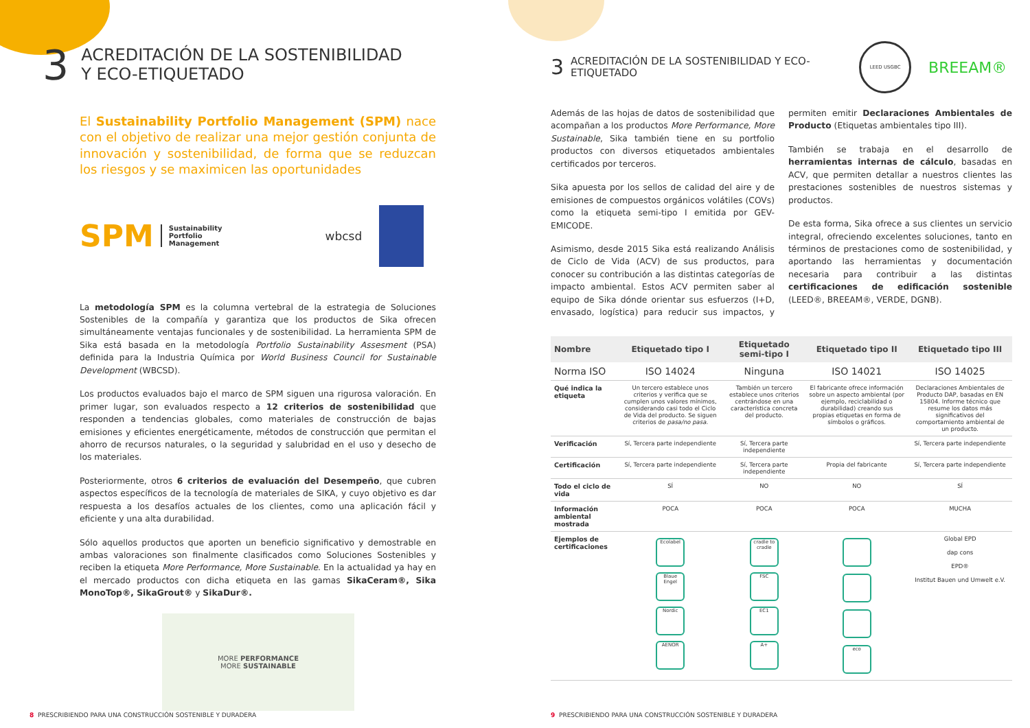3
ACREDITACIÓN DE LA SOSTENIBILIDAD
Y ECO-ETIQUETADO
El Sustainability Portfolio Management (SPM) nace con el objetivo de realizar una mejor gestión conjunta de innovación y sostenibilidad, de forma que se reduzcan los riesgos y se maximicen las oportunidades
SPM Sustainability
Portfolio
Management wbcsd
La metodología SPM es la columna vertebral de la estrategia de Soluciones Sostenibles de la compañía y garantiza que los productos de Sika ofrecen simultáneamente ventajas funcionales y de sostenibilidad. La herramienta SPM de Sika está basada en la metodología Portfolio Sustainability Assesment (PSA) definida para la Industria Química por World Business Council for Sustainable Development (WBCSD).
Los productos evaluados bajo el marco de SPM siguen una rigurosa valoración. En primer lugar, son evaluados respecto a 12 criterios de sostenibilidad que responden a tendencias globales, como materiales de construcción de bajas emisiones y eficientes energéticamente, métodos de construcción que permitan el ahorro de recursos naturales, o la seguridad y salubridad en el uso y desecho de los materiales.
Posteriormente, otros 6 criterios de evaluación del Desempeño, que cubren aspectos específicos de la tecnología de materiales de SIKA, y cuyo objetivo es dar respuesta a los desafíos actuales de los clientes, como una aplicación fácil y eficiente y una alta durabilidad.
Sólo aquellos productos que aporten un beneficio significativo y demostrable en ambas valoraciones son finalmente clasificados como Soluciones Sostenibles y reciben la etiqueta More Performance, More Sustainable. En la actualidad ya hay en el mercado productos con dicha etiqueta en las gamas SikaCeram®, Sika MonoTop®, SikaGrout® y SikaDur®.
MORE PERFORMANCE
MORE SUSTAINABLE
8 PRESCRIBIENDO PARA UNA CONSTRUCCIÓN SOSTENIBLE Y DURADERA
3
ACREDITACIÓN DE LA SOSTENIBILIDAD Y ECO-ETIQUETADO
LEED USGBC
BREEAM®
Además de las hojas de datos de sostenibilidad que acompañan a los productos More Performance, More Sustainable, Sika también tiene en su portfolio productos con diversos etiquetados ambientales certificados por terceros.
Sika apuesta por los sellos de calidad del aire y de emisiones de compuestos orgánicos volátiles (COVs) como la etiqueta semi-tipo I emitida por GEV-EMICODE.
Asimismo, desde 2015 Sika está realizando Análisis de Ciclo de Vida (ACV) de sus productos, para conocer su contribución a las distintas categorías de impacto ambiental. Estos ACV permiten saber al equipo de Sika dónde orientar sus esfuerzos (I+D, envasado, logística) para reducir sus impactos, y permiten emitir Declaraciones Ambientales de Producto (Etiquetas ambientales tipo III).
También se trabaja en el desarrollo de herramientas internas de cálculo, basadas en ACV, que permiten detallar a nuestros clientes las prestaciones sostenibles de nuestros sistemas y productos.
De esta forma, Sika ofrece a sus clientes un servicio integral, ofreciendo excelentes soluciones, tanto en términos de prestaciones como de sostenibilidad, y aportando las herramientas y documentación necesaria para contribuir a las distintas certificaciones de edificación sostenible (LEED®, BREEAM®, VERDE, DGNB).
| Nombre | Etiquetado tipo I | Etiquetado semi-tipo I | Etiquetado tipo II | Etiquetado tipo III |
| --- | --- | --- | --- | --- |
| Norma ISO | ISO 14024 | Ninguna | ISO 14021 | ISO 14025 |
| Qué indica la etiqueta | Un tercero establece unos criterios y verifica que se cumplen unos valores mínimos, considerando casi todo el Ciclo de Vida del producto. Se siguen criterios de pasa/no pasa . | También un tercero establece unos criterios centrándose en una característica concreta del producto. | El fabricante ofrece información sobre un aspecto ambiental (por ejemplo, reciclabilidad o durabilidad) creando sus propias etiquetas en forma de símbolos o gráficos. | Declaraciones Ambientales de Producto DAP, basadas en EN 15804. Informe técnico que resume los datos más significativos del comportamiento ambiental de un producto. |
| Verificación | Sí, Tercera parte independiente | Sí, Tercera parte independiente | | Sí, Tercera parte independiente |
| Certificación | Sí, Tercera parte independiente | Sí, Tercera parte independiente | Propia del fabricante | Sí, Tercera parte independiente |
| Todo el ciclo de vida | SÍ | NO | NO | SÍ |
| Información ambiental mostrada | POCA | POCA | POCA | MUCHA |
| Ejemplos de certificaciones | Ecolabel Blaue Engel Nordic AENOR | cradle to cradle FSC EC1 A+ | eco | Global EPD dap cons EPD® Institut Bauen und Umwelt e.V. |
9 PRESCRIBIENDO PARA UNA CONSTRUCCIÓN SOSTENIBLE Y DURADERA